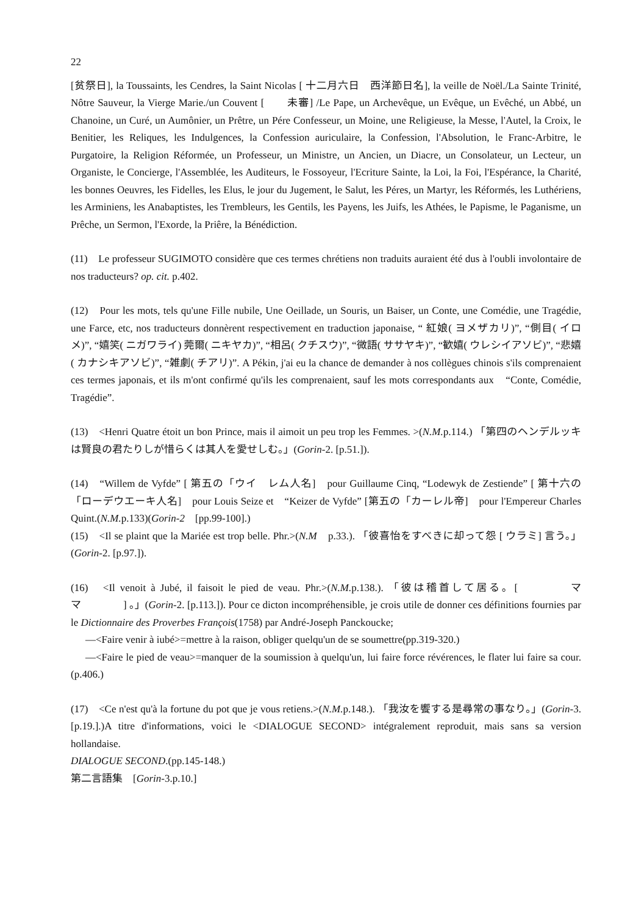22
[贫祭日], la Toussaints, les Cendres, la Saint Nicolas [ 十二月六日　西洋節日名], la veille de Noël./La Sainte Trinité, Nôtre Sauveur, la Vierge Marie./un Couvent [　　未審] /Le Pape, un Archevêque, un Evêque, un Evêché, un Abbé, un Chanoine, un Curé, un Aumônier, un Prêtre, un Pére Confesseur, un Moine, une Religieuse, la Messe, l'Autel, la Croix, le Benitier, les Reliques, les Indulgences, la Confession auriculaire, la Confession, l'Absolution, le Franc-Arbitre, le Purgatoire, la Religion Réformée, un Professeur, un Ministre, un Ancien, un Diacre, un Consolateur, un Lecteur, un Organiste, le Concierge, l'Assemblée, les Auditeurs, le Fossoyeur, l'Ecriture Sainte, la Loi, la Foi, l'Espérance, la Charité, les bonnes Oeuvres, les Fidelles, les Elus, le jour du Jugement, le Salut, les Péres, un Martyr, les Réformés, les Luthériens, les Arminiens, les Anabaptistes, les Trembleurs, les Gentils, les Payens, les Juifs, les Athées, le Papisme, le Paganisme, un Prêche, un Sermon, l'Exorde, la Priêre, la Bénédiction.
(11)　Le professeur SUGIMOTO considère que ces termes chrétiens non traduits auraient été dus à l'oubli involontaire de nos traducteurs? op. cit. p.402.
(12)　Pour les mots, tels qu'une Fille nubile, Une Oeillade, un Souris, un Baiser, un Conte, une Comédie, une Tragédie, une Farce, etc, nos traducteurs donnèrent respectivement en traduction japonaise, “ 紅娘( ヨメザカリ)”, “側目( イロメ)”, “嬉笑( ニガワライ) 莞爾( ニキヤカ)”, “相呂( クチスウ)”, “微語( ササヤキ)”, “歓嬉( ウレシイアソビ)”, “悲嬉( カナシキアソビ)”, “雑劇( チアリ)”. A Pékin, j'ai eu la chance de demander à nos collègues chinois s'ils comprenaient ces termes japonais, et ils m'ont confirmé qu'ils les comprenaient, sauf les mots correspondants aux　“Conte, Comédie, Tragédie”.
(13)　<Henri Quatre étoit un bon Prince, mais il aimoit un peu trop les Femmes. >(N.M. p.114.) 「第四のヘンデルッキは賢良の君たりしが惜らくは其人を愛せしむ。」(Gorin-2. [p.51.]).
(14)　“Willem de Vyfde” [ 第五の「ウイ　レム人名]　pour Guillaume Cinq, “Lodewyk de Zestiende” [ 第十六の「ローデウエーキ人名]　pour Louis Seize et　“Keizer de Vyfde” [第五の「カーレル帝]　pour l'Empereur Charles Quint.(N.M. p.133)(Gorin-2　[pp.99-100].)
(15)　<Il se plaint que la Mariée est trop belle. Phr.>(N.M　p.33.). 「彼喜怡をすべきに却って怨 [ ウラミ] 言う。」(Gorin-2. [p.97.]).
(16)　<Il venoit à Jubé, il faisoit le pied de veau. Phr.>(N.M. p.138.). 「彼は稽首して居る。[　　　　マ　マ　　　　] 。」(Gorin-2. [p.113.]). Pour ce dicton incompréhensible, je crois utile de donner ces définitions fournies par le Dictionnaire des Proverbes François(1758) par André-Joseph Panckoucke;
—<Faire venir à iubé>=mettre à la raison, obliger quelqu'un de se soumettre(pp.319-320.)
—<Faire le pied de veau>=manquer de la soumission à quelqu'un, lui faire force révérences, le flater lui faire sa cour.(p.406.)
(17)　<Ce n'est qu'à la fortune du pot que je vous retiens.>(N.M. p.148.). 「我汝を饗する是尋常の事なり。」(Gorin-3. [p.19.].)A titre d'informations, voici le <DIALOGUE SECOND> intégralement reproduit, mais sans sa version hollandaise.
DIALOGUE SECOND.(pp.145-148.)
第二言語集　[Gorin-3.p.10.]